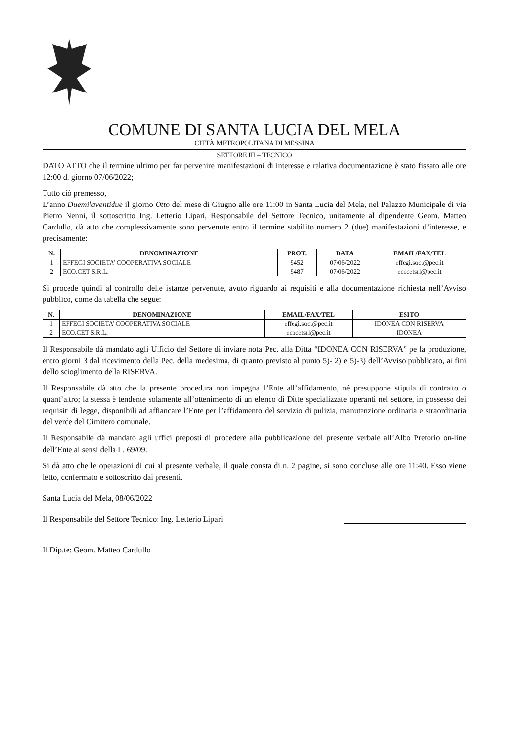COMUNE DI SANTA LUCIA DEL MELA
CITTÀ METROPOLITANA DI MESSINA
SETTORE III – TECNICO
DATO ATTO che il termine ultimo per far pervenire manifestazioni di interesse e relativa documentazione è stato fissato alle ore 12:00 di giorno 07/06/2022;
Tutto ciò premesso,
L’anno Duemilaventidue il giorno Otto del mese di Giugno alle ore 11:00 in Santa Lucia del Mela, nel Palazzo Municipale di via Pietro Nenni, il sottoscritto Ing. Letterio Lipari, Responsabile del Settore Tecnico, unitamente al dipendente Geom. Matteo Cardullo, dà atto che complessivamente sono pervenute entro il termine stabilito numero 2 (due) manifestazioni d’interesse, e precisamente:
| N. | DENOMINAZIONE | PROT. | DATA | EMAIL/FAX/TEL |
| --- | --- | --- | --- | --- |
| 1 | EFFEGI SOCIETA’ COOPERATIVA SOCIALE | 9452 | 07/06/2022 | effegi.soc.@pec.it |
| 2 | ECO.CET S.R.L. | 9487 | 07/06/2022 | ecocetsrl@pec.it |
Si procede quindi al controllo delle istanze pervenute, avuto riguardo ai requisiti e alla documentazione richiesta nell’Avviso pubblico, come da tabella che segue:
| N. | DENOMINAZIONE | EMAIL/FAX/TEL | ESITO |
| --- | --- | --- | --- |
| 1 | EFFEGI SOCIETA’ COOPERATIVA SOCIALE | effegi.soc.@pec.it | IDONEA CON RISERVA |
| 2 | ECO.CET S.R.L. | ecocetsrl@pec.it | IDONEA |
Il Responsabile dà mandato agli Ufficio del Settore di inviare nota Pec. alla Ditta “IDONEA CON RISERVA” pe la produzione, entro giorni 3 dal ricevimento della Pec. della medesima, di quanto previsto al punto 5)- 2) e 5)-3) dell’Avviso pubblicato, ai fini dello scioglimento della RISERVA.
Il Responsabile dà atto che la presente procedura non impegna l’Ente all’affidamento, né presuppone stipula di contratto o quant’altro; la stessa è tendente solamente all’ottenimento di un elenco di Ditte specializzate operanti nel settore, in possesso dei requisiti di legge, disponibili ad affiancare l’Ente per l’affidamento del servizio di pulizia, manutenzione ordinaria e straordinaria del verde del Cimitero comunale.
Il Responsabile dà mandato agli uffici preposti di procedere alla pubblicazione del presente verbale all’Albo Pretorio on-line dell’Ente ai sensi della L. 69/09.
Si dà atto che le operazioni di cui al presente verbale, il quale consta di n. 2 pagine, si sono concluse alle ore 11:40. Esso viene letto, confermato e sottoscritto dai presenti.
Santa Lucia del Mela, 08/06/2022
Il Responsabile del Settore Tecnico: Ing. Letterio Lipari
Il Dip.te: Geom. Matteo Cardullo